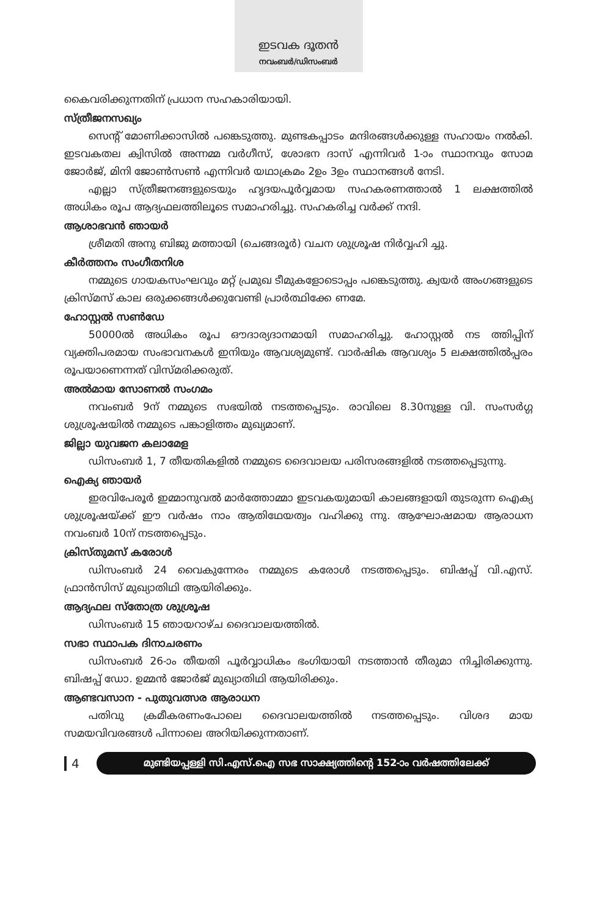ഇടവക ദൂതൻ
നവംബർ/ഡിസംബർ
കൈവരിക്കുന്നതിന് പ്രധാന സഹകാരിയായി.
സ്ത്രീജനസഖ്യം
സെന്റ് മോണിക്കാസിൽ പങ്കെടുത്തു. മുണ്ടകപ്പാടം മന്ദിരങ്ങൾക്കുള്ള സഹായം നൽകി. ഇടവകതല ക്വിസിൽ അന്നമ്മ വർഗീസ്, ശോഭന ദാസ് എന്നിവർ 1-ാം സ്ഥാനവും സോമ ജോർജ്, മിനി ജോൺസൺ എന്നിവർ യഥാക്രമം 2ഉം 3ഉം സ്ഥാനങ്ങൾ നേടി.
എല്ലാ സ്ത്രീജനങ്ങളുടെയും ഹൃദയപൂർവ്വമായ സഹകരണത്താൽ 1 ലക്ഷത്തിൽ അധികം രൂപ ആദ്യഫലത്തിലൂടെ സമാഹരിച്ചു. സഹകരിച്ച വർക്ക് നന്ദി.
ആശാഭവൻ ഞായർ
ശ്രീമതി അനു ബിജു മത്തായി (ചെങ്ങരൂർ) വചന ശുശ്രൂഷ നിർവ്വഹി ച്ചു.
കീർത്തനം സംഗീതനിശ
നമ്മുടെ ഗായകസംഘവും മറ്റ് പ്രമുഖ ടീമുകളോടൊപ്പം പങ്കെടുത്തു. ക്വയർ അംഗങ്ങളുടെ ക്രിസ്മസ് കാല ഒരുക്കങ്ങൾക്കുവേണ്ടി പ്രാർത്ഥിക്കേ ണമേ.
ഹോസ്റ്റൽ സൺഡേ
50000ൽ അധികം രൂപ ഔദാര്യദാനമായി സമാഹരിച്ചു. ഹോസ്റ്റൽ നട ത്തിപ്പിന് വ്യക്തിപരമായ സംഭാവനകൾ ഇനിയും ആവശ്യമുണ്ട്. വാർഷിക ആവശ്യം 5 ലക്ഷത്തിൽപ്പരം രൂപയാണെന്നത് വിസ്മരിക്കരുത്.
അൽമായ സോണൽ സംഗമം
നവംബർ 9ന് നമ്മുടെ സഭയിൽ നടത്തപ്പെടും. രാവിലെ 8.30നുള്ള വി. സംസർഗ്ഗ ശുശ്രൂഷയിൽ നമ്മുടെ പങ്കാളിത്തം മുഖ്യമാണ്.
ജില്ലാ യുവജന കലാമേള
ഡിസംബർ 1, 7 തീയതികളിൽ നമ്മുടെ ദൈവാലയ പരിസരങ്ങളിൽ നടത്തപ്പെടുന്നു.
ഐക്യ ഞായർ
ഇരവിപേരൂർ ഇമ്മാനുവൽ മാർത്തോമ്മാ ഇടവകയുമായി കാലങ്ങളായി തുടരുന്ന ഐക്യ ശുശ്രൂഷയ്ക്ക് ഈ വർഷം നാം ആതിഥേയത്വം വഹിക്കു ന്നു. ആഘോഷമായ ആരാധന നവംബർ 10ന് നടത്തപ്പെടും.
ക്രിസ്തുമസ് കരോൾ
ഡിസംബർ 24 വൈകുന്നേരം നമ്മുടെ കരോൾ നടത്തപ്പെടും. ബിഷപ്പ് വി.എസ്. ഫ്രാൻസിസ് മുഖ്യാതിഥി ആയിരിക്കും.
ആദ്യഫല സ്തോത്ര ശുശ്രൂഷ
ഡിസംബർ 15 ഞായറാഴ്ച ദൈവാലയത്തിൽ.
സഭാ സ്ഥാപക ദിനാചരണം
ഡിസംബർ 26-ാം തീയതി പൂർവ്വാധികം ഭംഗിയായി നടത്താൻ തീരുമാ നിച്ചിരിക്കുന്നു. ബിഷപ്പ് ഡോ. ഉമ്മൻ ജോർജ് മുഖ്യാതിഥി ആയിരിക്കും.
ആണ്ടവസാന - പുതുവത്സര ആരാധന
പതിവു ക്രമീകരണംപോലെ ദൈവാലയത്തിൽ നടത്തപ്പെടും. വിശദ മായ സമയവിവരങ്ങൾ പിന്നാലെ അറിയിക്കുന്നതാണ്.
4
മുണ്ടിയപ്പള്ളി സി.എസ്.ഐ സഭ സാക്ഷ്യത്തിന്റെ 152-ാം വർഷത്തിലേക്ക്